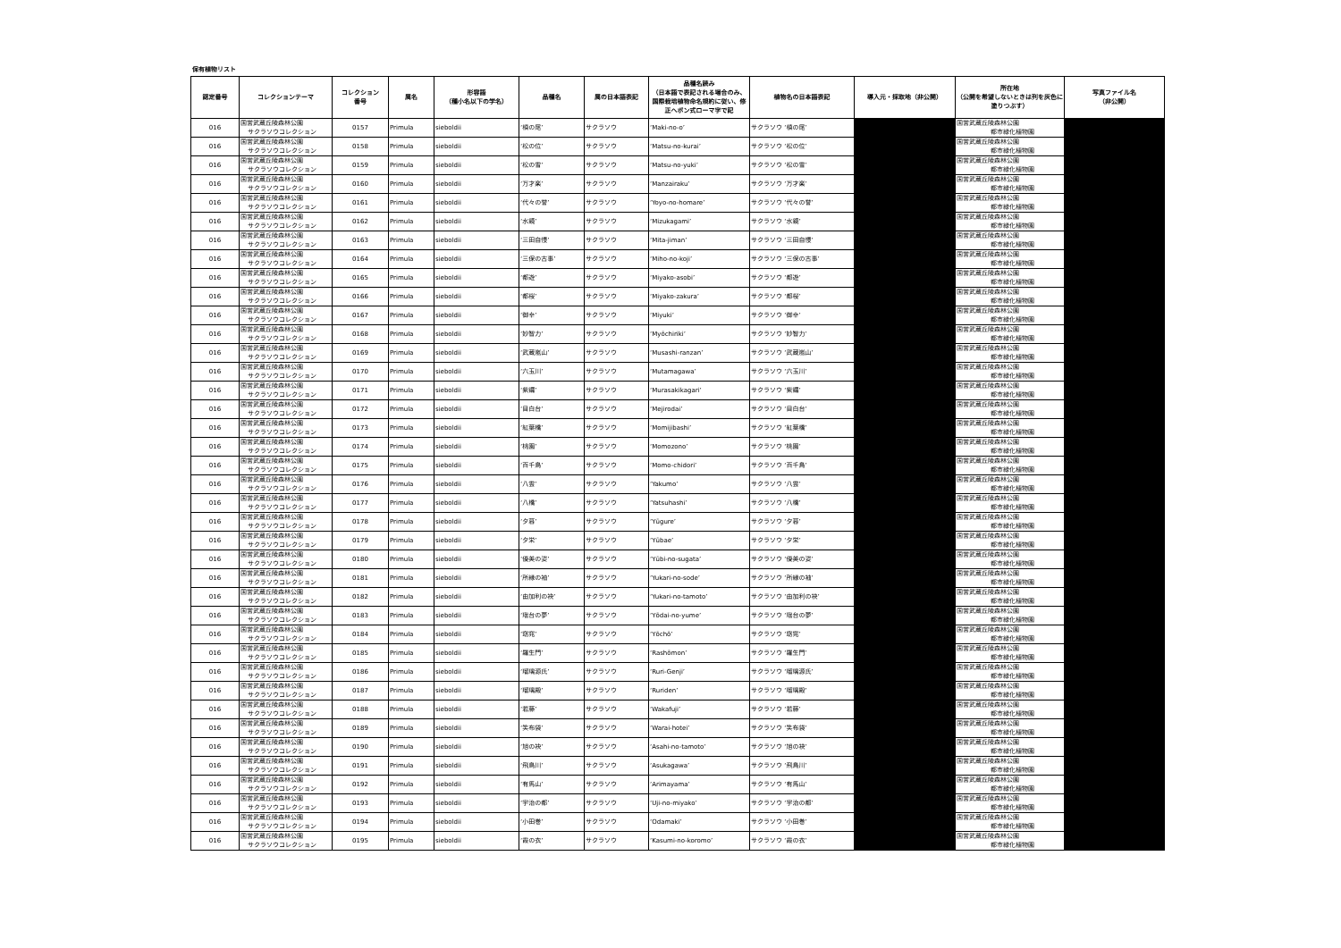保有植物リスト
| 認定番号 | コレクションテーマ | コレクション 番号 | 属名 | 形容語 （種小名以下の学名） | 品種名 | 属の日本語表記 | 品種名読み （日本語で表記される場合のみ、国際栽培植物命名規約に従い、修正ヘボン式ローマ字で記 | 植物名の日本語表記 | 導入元・採取地（非公開） | 所在地 （公開を希望しないときは列を灰色に塗りつぶす） | 写真ファイル名 （非公開） |
| --- | --- | --- | --- | --- | --- | --- | --- | --- | --- | --- | --- |
| 016 | 国営武蔵丘陵森林公園 サクラソウコレクション | 0157 | Primula | sieboldii | ‘槙の尾’ | サクラソウ | ‘Maki-no-o’ | サクラソウ ‘槙の尾’ | | 国営武蔵丘陵森林公園 都市緑化植物園 | |
| 016 | 国営武蔵丘陵森林公園 サクラソウコレクション | 0158 | Primula | sieboldii | ‘松の位’ | サクラソウ | ‘Matsu-no-kurai’ | サクラソウ ‘松の位’ | | 国営武蔵丘陵森林公園 都市緑化植物園 | |
| 016 | 国営武蔵丘陵森林公園 サクラソウコレクション | 0159 | Primula | sieboldii | ‘松の雪’ | サクラソウ | ‘Matsu-no-yuki’ | サクラソウ ‘松の雪’ | | 国営武蔵丘陵森林公園 都市緑化植物園 | |
| 016 | 国営武蔵丘陵森林公園 サクラソウコレクション | 0160 | Primula | sieboldii | ‘万才楽’ | サクラソウ | ‘Manzairaku’ | サクラソウ ‘万才楽’ | | 国営武蔵丘陵森林公園 都市緑化植物園 | |
| 016 | 国営武蔵丘陵森林公園 サクラソウコレクション | 0161 | Primula | sieboldii | ‘代々の誉’ | サクラソウ | ‘Yoyo-no-homare’ | サクラソウ ‘代々の誉’ | | 国営武蔵丘陵森林公園 都市緑化植物園 | |
| 016 | 国営武蔵丘陵森林公園 サクラソウコレクション | 0162 | Primula | sieboldii | ‘水鏡’ | サクラソウ | ‘Mizukagami’ | サクラソウ ‘水鏡’ | | 国営武蔵丘陵森林公園 都市緑化植物園 | |
| 016 | 国営武蔵丘陵森林公園 サクラソウコレクション | 0163 | Primula | sieboldii | ‘三田自慢’ | サクラソウ | ‘Mita-jiman’ | サクラソウ ‘三田自慢’ | | 国営武蔵丘陵森林公園 都市緑化植物園 | |
| 016 | 国営武蔵丘陵森林公園 サクラソウコレクション | 0164 | Primula | sieboldii | ‘三保の古事’ | サクラソウ | ‘Miho-no-koji’ | サクラソウ ‘三保の古事’ | | 国営武蔵丘陵森林公園 都市緑化植物園 | |
| 016 | 国営武蔵丘陵森林公園 サクラソウコレクション | 0165 | Primula | sieboldii | ‘都遊’ | サクラソウ | ‘Miyako-asobi’ | サクラソウ ‘都遊’ | | 国営武蔵丘陵森林公園 都市緑化植物園 | |
| 016 | 国営武蔵丘陵森林公園 サクラソウコレクション | 0166 | Primula | sieboldii | ‘都桜’ | サクラソウ | ‘Miyako-zakura’ | サクラソウ ‘都桜’ | | 国営武蔵丘陵森林公園 都市緑化植物園 | |
| 016 | 国営武蔵丘陵森林公園 サクラソウコレクション | 0167 | Primula | sieboldii | ‘御幸’ | サクラソウ | ‘Miyuki’ | サクラソウ ‘御幸’ | | 国営武蔵丘陵森林公園 都市緑化植物園 | |
| 016 | 国営武蔵丘陵森林公園 サクラソウコレクション | 0168 | Primula | sieboldii | ‘妙智力’ | サクラソウ | ‘Myōchiriki’ | サクラソウ ‘妙智力’ | | 国営武蔵丘陵森林公園 都市緑化植物園 | |
| 016 | 国営武蔵丘陵森林公園 サクラソウコレクション | 0169 | Primula | sieboldii | ‘武蔵嵐山’ | サクラソウ | ‘Musashi-ranzan’ | サクラソウ ‘武蔵嵐山’ | | 国営武蔵丘陵森林公園 都市緑化植物園 | |
| 016 | 国営武蔵丘陵森林公園 サクラソウコレクション | 0170 | Primula | sieboldii | ‘六玉川’ | サクラソウ | ‘Mutamagawa’ | サクラソウ ‘六玉川’ | | 国営武蔵丘陵森林公園 都市緑化植物園 | |
| 016 | 国営武蔵丘陵森林公園 サクラソウコレクション | 0171 | Primula | sieboldii | ‘紫鑼’ | サクラソウ | ‘Murasakikagari’ | サクラソウ ‘紫鑼’ | | 国営武蔵丘陵森林公園 都市緑化植物園 | |
| 016 | 国営武蔵丘陵森林公園 サクラソウコレクション | 0172 | Primula | sieboldii | ‘目白台’ | サクラソウ | ‘Mejirodai’ | サクラソウ ‘目白台’ | | 国営武蔵丘陵森林公園 都市緑化植物園 | |
| 016 | 国営武蔵丘陵森林公園 サクラソウコレクション | 0173 | Primula | sieboldii | ‘紅葉橋’ | サクラソウ | ‘Momijibashi’ | サクラソウ ‘紅葉橋’ | | 国営武蔵丘陵森林公園 都市緑化植物園 | |
| 016 | 国営武蔵丘陵森林公園 サクラソウコレクション | 0174 | Primula | sieboldii | ‘桃園’ | サクラソウ | ‘Momozono’ | サクラソウ ‘桃園’ | | 国営武蔵丘陵森林公園 都市緑化植物園 | |
| 016 | 国営武蔵丘陵森林公園 サクラソウコレクション | 0175 | Primula | sieboldii | ‘百千鳥’ | サクラソウ | ‘Momo-chidori’ | サクラソウ ‘百千鳥’ | | 国営武蔵丘陵森林公園 都市緑化植物園 | |
| 016 | 国営武蔵丘陵森林公園 サクラソウコレクション | 0176 | Primula | sieboldii | ‘八雲’ | サクラソウ | ‘Yakumo’ | サクラソウ ‘八雲’ | | 国営武蔵丘陵森林公園 都市緑化植物園 | |
| 016 | 国営武蔵丘陵森林公園 サクラソウコレクション | 0177 | Primula | sieboldii | ‘八橋’ | サクラソウ | ‘Yatsuhashi’ | サクラソウ ‘八橋’ | | 国営武蔵丘陵森林公園 都市緑化植物園 | |
| 016 | 国営武蔵丘陵森林公園 サクラソウコレクション | 0178 | Primula | sieboldii | ‘夕暮’ | サクラソウ | ‘Yūgure’ | サクラソウ ‘夕暮’ | | 国営武蔵丘陵森林公園 都市緑化植物園 | |
| 016 | 国営武蔵丘陵森林公園 サクラソウコレクション | 0179 | Primula | sieboldii | ‘夕栄’ | サクラソウ | ‘Yūbae’ | サクラソウ ‘夕栄’ | | 国営武蔵丘陵森林公園 都市緑化植物園 | |
| 016 | 国営武蔵丘陵森林公園 サクラソウコレクション | 0180 | Primula | sieboldii | ‘優美の姿’ | サクラソウ | ‘Yūbi-no-sugata’ | サクラソウ ‘優美の姿’ | | 国営武蔵丘陵森林公園 都市緑化植物園 | |
| 016 | 国営武蔵丘陵森林公園 サクラソウコレクション | 0181 | Primula | sieboldii | ‘所縁の袖’ | サクラソウ | ‘Yukari-no-sode’ | サクラソウ ‘所縁の袖’ | | 国営武蔵丘陵森林公園 都市緑化植物園 | |
| 016 | 国営武蔵丘陵森林公園 サクラソウコレクション | 0182 | Primula | sieboldii | ‘由加利の袂’ | サクラソウ | ‘Yukari-no-tamoto’ | サクラソウ ‘由加利の袂’ | | 国営武蔵丘陵森林公園 都市緑化植物園 | |
| 016 | 国営武蔵丘陵森林公園 サクラソウコレクション | 0183 | Primula | sieboldii | ‘瑶台の夢’ | サクラソウ | ‘Yōdai-no-yume’ | サクラソウ ‘瑶台の夢’ | | 国営武蔵丘陵森林公園 都市緑化植物園 | |
| 016 | 国営武蔵丘陵森林公園 サクラソウコレクション | 0184 | Primula | sieboldii | ‘窈窕’ | サクラソウ | ‘Yōchō’ | サクラソウ ‘窈窕’ | | 国営武蔵丘陵森林公園 都市緑化植物園 | |
| 016 | 国営武蔵丘陵森林公園 サクラソウコレクション | 0185 | Primula | sieboldii | ‘羅生門’ | サクラソウ | ‘Rashōmon’ | サクラソウ ‘羅生門’ | | 国営武蔵丘陵森林公園 都市緑化植物園 | |
| 016 | 国営武蔵丘陵森林公園 サクラソウコレクション | 0186 | Primula | sieboldii | ‘瑠璃源氏’ | サクラソウ | ‘Ruri-Genji’ | サクラソウ ‘瑠璃源氏’ | | 国営武蔵丘陵森林公園 都市緑化植物園 | |
| 016 | 国営武蔵丘陵森林公園 サクラソウコレクション | 0187 | Primula | sieboldii | ‘瑠璃殿’ | サクラソウ | ‘Ruriden’ | サクラソウ ‘瑠璃殿’ | | 国営武蔵丘陵森林公園 都市緑化植物園 | |
| 016 | 国営武蔵丘陵森林公園 サクラソウコレクション | 0188 | Primula | sieboldii | ‘若藤’ | サクラソウ | ‘Wakafuji’ | サクラソウ ‘若藤’ | | 国営武蔵丘陵森林公園 都市緑化植物園 | |
| 016 | 国営武蔵丘陵森林公園 サクラソウコレクション | 0189 | Primula | sieboldii | ‘笑布袋’ | サクラソウ | ‘Warai-hotei’ | サクラソウ ‘笑布袋’ | | 国営武蔵丘陵森林公園 都市緑化植物園 | |
| 016 | 国営武蔵丘陵森林公園 サクラソウコレクション | 0190 | Primula | sieboldii | ‘旭の袂’ | サクラソウ | ‘Asahi-no-tamoto’ | サクラソウ ‘旭の袂’ | | 国営武蔵丘陵森林公園 都市緑化植物園 | |
| 016 | 国営武蔵丘陵森林公園 サクラソウコレクション | 0191 | Primula | sieboldii | ‘飛鳥川’ | サクラソウ | ‘Asukagawa’ | サクラソウ ‘飛鳥川’ | | 国営武蔵丘陵森林公園 都市緑化植物園 | |
| 016 | 国営武蔵丘陵森林公園 サクラソウコレクション | 0192 | Primula | sieboldii | ‘有馬山’ | サクラソウ | ‘Arimayama’ | サクラソウ ‘有馬山’ | | 国営武蔵丘陵森林公園 都市緑化植物園 | |
| 016 | 国営武蔵丘陵森林公園 サクラソウコレクション | 0193 | Primula | sieboldii | ‘宇治の都’ | サクラソウ | ‘Uji-no-miyako’ | サクラソウ ‘宇治の都’ | | 国営武蔵丘陵森林公園 都市緑化植物園 | |
| 016 | 国営武蔵丘陵森林公園 サクラソウコレクション | 0194 | Primula | sieboldii | ‘小田巻’ | サクラソウ | ‘Odamaki’ | サクラソウ ‘小田巻’ | | 国営武蔵丘陵森林公園 都市緑化植物園 | |
| 016 | 国営武蔵丘陵森林公園 サクラソウコレクション | 0195 | Primula | sieboldii | ‘霞の衣’ | サクラソウ | ‘Kasumi-no-koromo’ | サクラソウ ‘霞の衣’ | | 国営武蔵丘陵森林公園 都市緑化植物園 | |